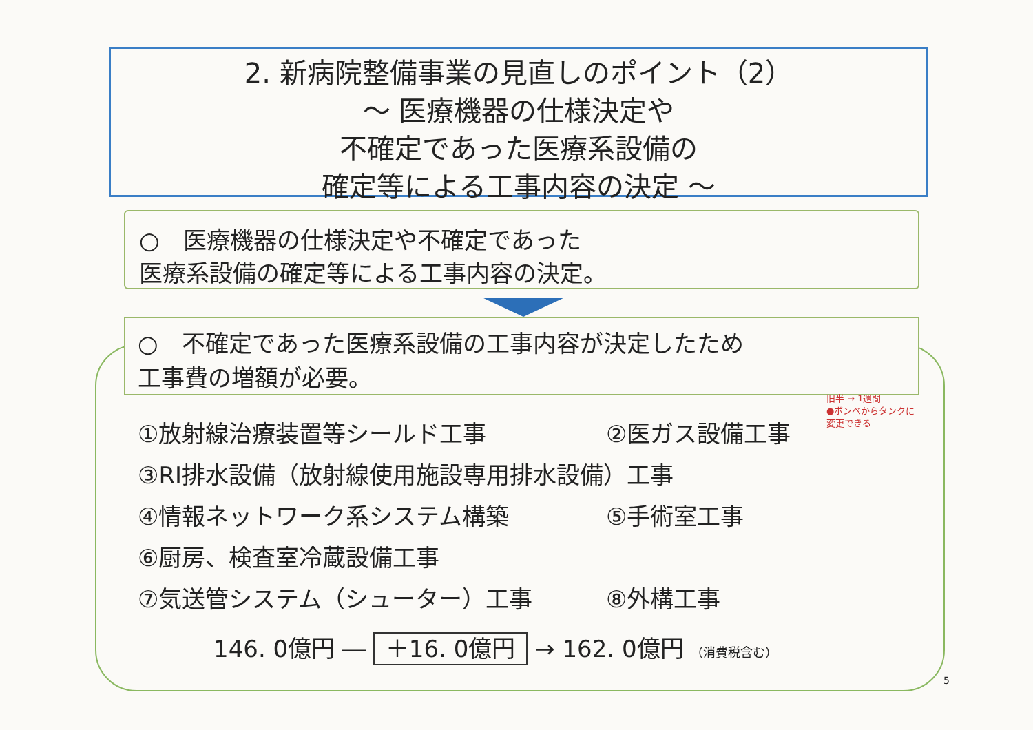2. 新病院整備事業の見直しのポイント（2）
～ 医療機器の仕様決定や
不確定であった医療系設備の
確定等による工事内容の決定 ～
○　医療機器の仕様決定や不確定であった
医療系設備の確定等による工事内容の決定。
○　不確定であった医療系設備の工事内容が決定したため
工事費の増額が必要。
旧半 → 1週間
●ボンベからタンクに
変更できる
①放射線治療装置等シールド工事 ②医ガス設備工事
③RI排水設備（放射線使用施設専用排水設備）工事
④情報ネットワーク系システム構築 ⑤手術室工事
⑥厨房、検査室冷蔵設備工事
⑦気送管システム（シューター）工事 ⑧外構工事
146. 0億円 ― ＋16. 0億円 → 162. 0億円 （消費税含む）
5